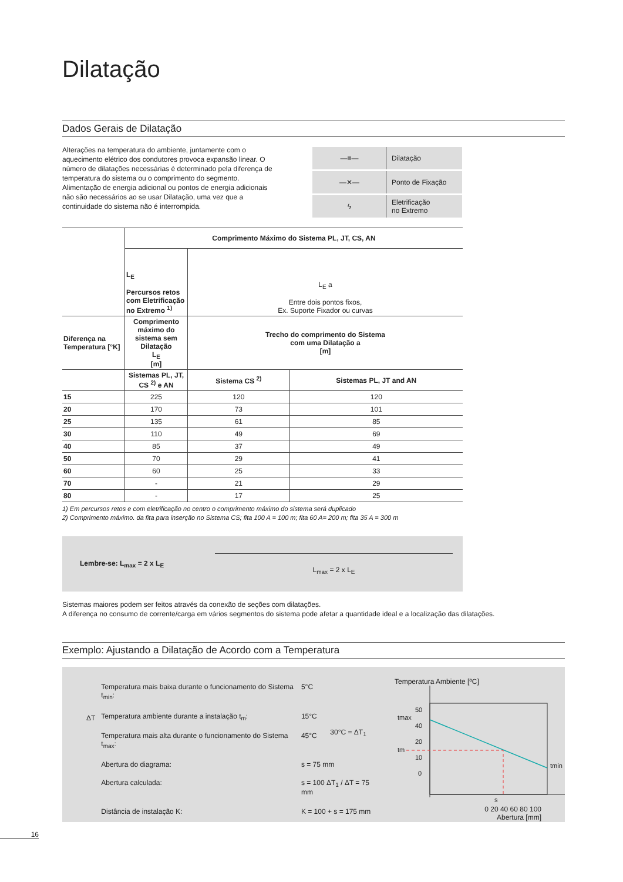Dilatação
Dados Gerais de Dilatação
Alterações na temperatura do ambiente, juntamente com o aquecimento elétrico dos condutores provoca expansão linear. O número de dilatações necessárias é determinado pela diferença de temperatura do sistema ou o comprimento do segmento. Alimentação de energia adicional ou pontos de energia adicionais não são necessários ao se usar Dilatação, uma vez que a continuidade do sistema não é interrompida.
| —≡— | Dilatação |
| —✕— | Ponto de Fixação |
| ϟ | Eletrificação no Extremo |
| | Comprimento Máximo do Sistema PL, JT, CS, AN | | |
| | L<sub>E</sub> Percursos retos com Eletrificação no Extremo <sup>1)</sup> | L<sub>E</sub> a Entre dois pontos fixos, Ex. Suporte Fixador ou curvas | |
| Diferença na Temperatura [°K] | Comprimento máximo do sistema sem Dilatação L<sub>E</sub> [m] | Trecho do comprimento do Sistema com uma Dilatação a [m] | |
| | Sistemas PL, JT, CS <sup>2)</sup> e AN | Sistema CS <sup>2)</sup> | Sistemas PL, JT and AN |
| 15 | 225 | 120 | 120 |
| 20 | 170 | 73 | 101 |
| 25 | 135 | 61 | 85 |
| 30 | 110 | 49 | 69 |
| 40 | 85 | 37 | 49 |
| 50 | 70 | 29 | 41 |
| 60 | 60 | 25 | 33 |
| 70 | - | 21 | 29 |
| 80 | - | 17 | 25 |
1) Em percursos retos e com eletrificação no centro o comprimento máximo do sistema será duplicado
2) Comprimento máximo. da fita para inserção no Sistema CS; fita 100 A = 100 m; fita 60 A= 200 m; fita 35 A = 300 m
Lembre-se: L<sub>max</sub> = 2 x L<sub>E</sub>
L<sub>max</sub> = 2 x L<sub>E</sub>
Sistemas maiores podem ser feitos através da conexão de seções com dilatações.
A diferença no consumo de corrente/carga em vários segmentos do sistema pode afetar a quantidade ideal e a localização das dilatações.
Exemplo: Ajustando a Dilatação de Acordo com a Temperatura
| ΔT | Temperatura mais baixa durante o funcionamento do Sistema t<sub>min</sub>: | 5°C | |
| | Temperatura ambiente durante a instalação t<sub>m</sub>: | 15°C | 30°C = ΔT<sub>1</sub> |
| | Temperatura mais alta durante o funcionamento do Sistema t<sub>max</sub>: | 45°C | |
| | Abertura do diagrama: | s = 75 mm | |
| | Abertura calculada: | s = 100 ΔT<sub>1</sub> / ΔT = 75 mm | |
| | Distância de instalação K: | K = 100 + s = 175 mm | |
Temperatura Ambiente [ºC]
50
40
20
10
0
tmax
tm
tmin
s
0 20 40 60 80 100
Abertura [mm]
16